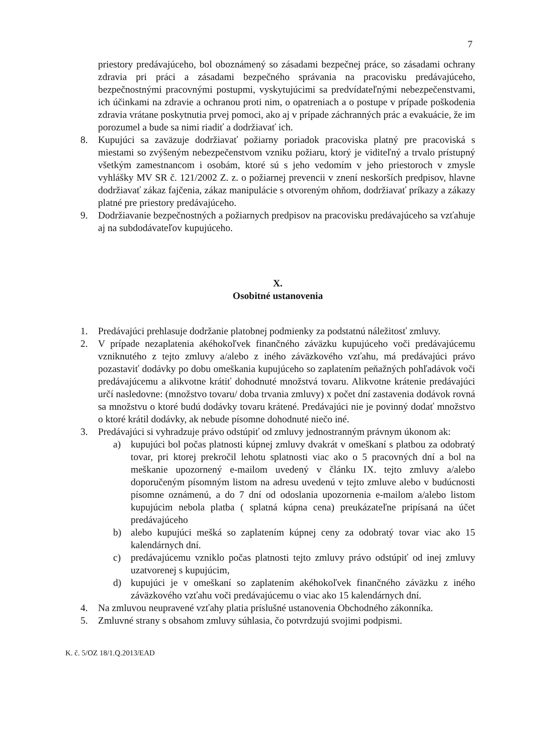7
priestory predávajúceho, bol oboznámený so zásadami bezpečnej práce, so zásadami ochrany zdravia pri práci a zásadami bezpečného správania na pracovisku predávajúceho, bezpečnostnými pracovnými postupmi, vyskytujúcimi sa predvídateľnými nebezpečenstvami, ich účinkami na zdravie a ochranou proti nim, o opatreniach a o postupe v prípade poškodenia zdravia vrátane poskytnutia prvej pomoci, ako aj v prípade záchranných prác a evakuácie, že im porozumel a bude sa nimi riadiť a dodržiavať ich.
8. Kupujúci sa zaväzuje dodržiavať požiarny poriadok pracoviska platný pre pracoviská s miestami so zvýšeným nebezpečenstvom vzniku požiaru, ktorý je viditeľný a trvalo prístupný všetkým zamestnancom i osobám, ktoré sú s jeho vedomím v jeho priestoroch v zmysle vyhlášky MV SR č. 121/2002 Z. z. o požiarnej prevencii v znení neskorších predpisov, hlavne dodržiavať zákaz fajčenia, zákaz manipulácie s otvoreným ohňom, dodržiavať príkazy a zákazy platné pre priestory predávajúceho.
9. Dodržiavanie bezpečnostných a požiarnych predpisov na pracovisku predávajúceho sa vzťahuje aj na subdodávateľov kupujúceho.
X.
Osobitné ustanovenia
1. Predávajúci prehlasuje dodržanie platobnej podmienky za podstatnú náležitosť zmluvy.
2. V prípade nezaplatenia akéhokoľvek finančného záväzku kupujúceho voči predávajúcemu vzniknutého z tejto zmluvy a/alebo z iného záväzkového vzťahu, má predávajúci právo pozastaviť dodávky po dobu omeškania kupujúceho so zaplatením peňažných pohľadávok voči predávajúcemu a alikvotne krátiť dohodnuté množstvá tovaru. Alikvotne krátenie predávajúci určí nasledovne: (množstvo tovaru/ doba trvania zmluvy) x počet dní zastavenia dodávok rovná sa množstvu o ktoré budú dodávky tovaru krátené. Predávajúci nie je povinný dodať množstvo o ktoré krátil dodávky, ak nebude písomne dohodnuté niečo iné.
3. Predávajúci si vyhradzuje právo odstúpiť od zmluvy jednostranným právnym úkonom ak:
a) kupujúci bol počas platnosti kúpnej zmluvy dvakrát v omeškaní s platbou za odobratý tovar, pri ktorej prekročil lehotu splatnosti viac ako o 5 pracovných dní a bol na meškanie upozornený e-mailom uvedený v článku IX. tejto zmluvy a/alebo doporučeným písomným listom na adresu uvedenú v tejto zmluve alebo v budúcnosti písomne oznámenú, a do 7 dní od odoslania upozornenia e-mailom a/alebo listom kupujúcim nebola platba ( splatná kúpna cena) preukázateľne pripísaná na účet predávajúceho
b) alebo kupujúci mešká so zaplatením kúpnej ceny za odobratý tovar viac ako 15 kalendárnych dní.
c) predávajúcemu vzniklo počas platnosti tejto zmluvy právo odstúpiť od inej zmluvy uzatvorenej s kupujúcim,
d) kupujúci je v omeškaní so zaplatením akéhokoľvek finančného záväzku z iného záväzkového vzťahu voči predávajúcemu o viac ako 15 kalendárnych dní.
4. Na zmluvou neupravené vzťahy platia príslušné ustanovenia Obchodného zákonníka.
5. Zmluvné strany s obsahom zmluvy súhlasia, čo potvrdzujú svojimi podpismi.
K. č. 5/OZ 18/1.Q.2013/EAD